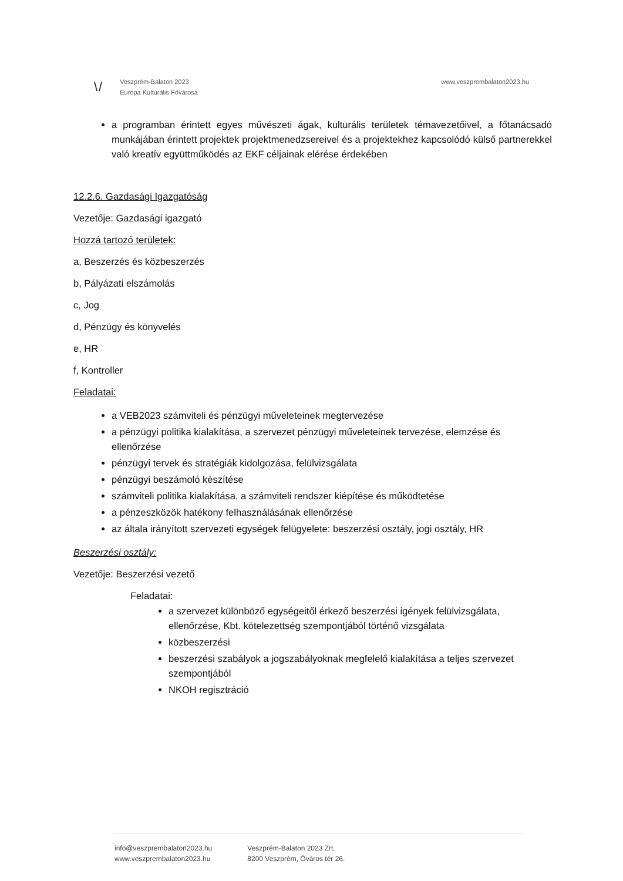\/
Veszprém-Balaton 2023
Európa Kulturális Fővárosa
www.veszprembalaton2023.hu
a programban érintett egyes művészeti ágak, kulturális területek témavezetőivel, a főtanácsadó munkájában érintett projektek projektmenedzsereivel és a projektekhez kapcsolódó külső partnerekkel való kreatív együttműködés az EKF céljainak elérése érdekében
12.2.6. Gazdasági Igazgatóság
Vezetője: Gazdasági igazgató
Hozzá tartozó területek:
a, Beszerzés és közbeszerzés
b, Pályázati elszámolás
c, Jog
d, Pénzügy és könyvelés
e, HR
f, Kontroller
Feladatai:
a VEB2023 számviteli és pénzügyi műveleteinek megtervezése
a pénzügyi politika kialakítása, a szervezet pénzügyi műveleteinek tervezése, elemzése és ellenőrzése
pénzügyi tervek és stratégiák kidolgozása, felülvizsgálata
pénzügyi beszámoló készítése
számviteli politika kialakítása, a számviteli rendszer kiépítése és működtetése
a pénzeszközök hatékony felhasználásának ellenőrzése
az általa irányított szervezeti egységek felügyelete: beszerzési osztály, jogi osztály, HR
Beszerzési osztály:
Vezetője: Beszerzési vezető
Feladatai:
a szervezet különböző egységeitől érkező beszerzési igények felülvizsgálata, ellenőrzése, Kbt. kötelezettség szempontjából történő vizsgálata
közbeszerzési
beszerzési szabályok a jogszabályoknak megfelelő kialakítása a teljes szervezet szempontjából
NKOH regisztráció
info@veszprembalaton2023.hu
www.veszprembalaton2023.hu
Veszprém-Balaton 2023 Zrt.
8200 Veszprém, Óváros tér 26.